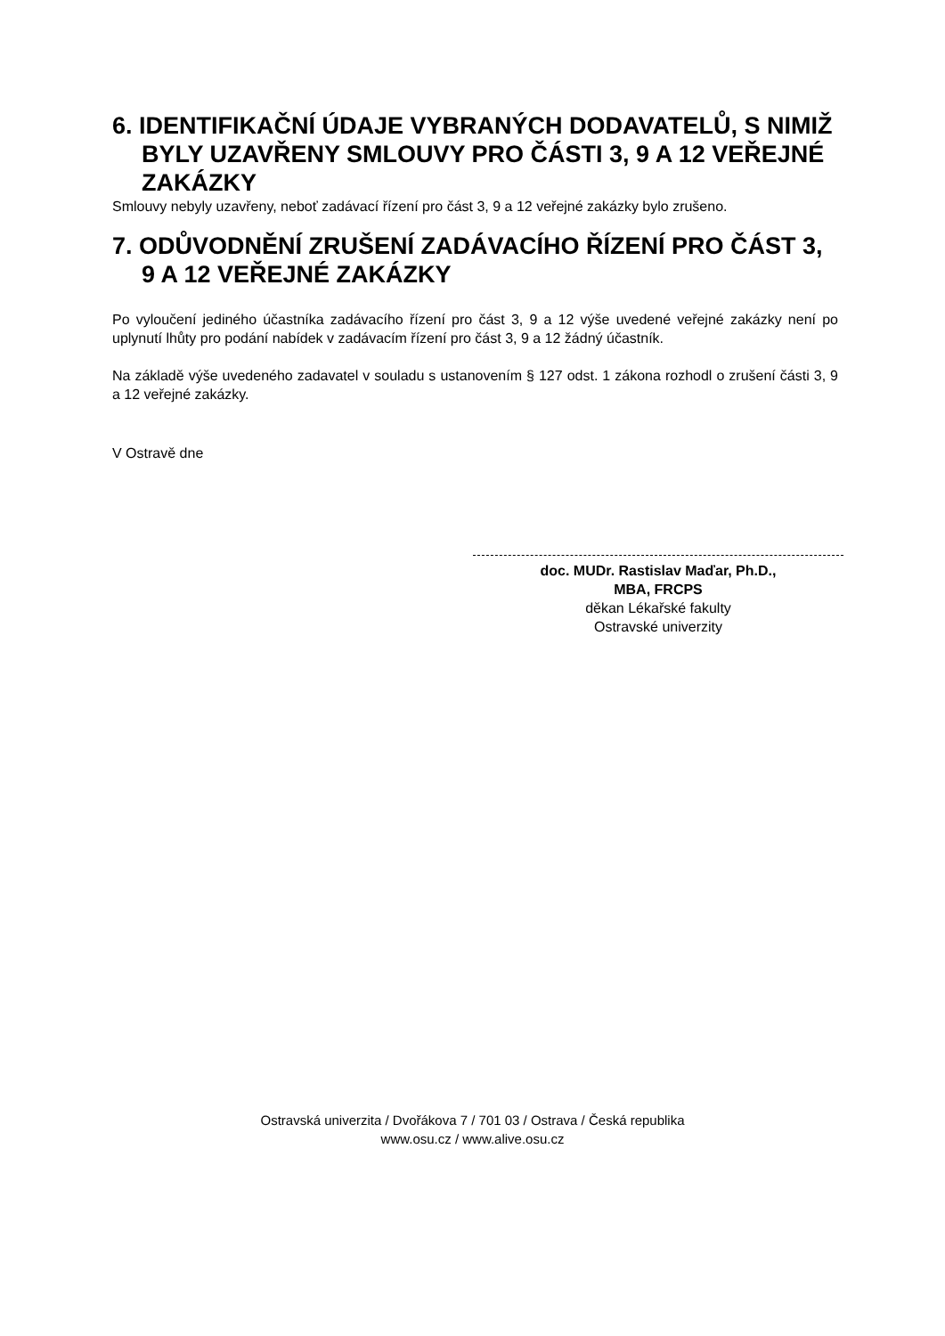6. IDENTIFIKAČNÍ ÚDAJE VYBRANÝCH DODAVATELŮ, S NIMIŽ BYLY UZAVŘENY SMLOUVY PRO ČÁSTI 3, 9 A 12 VEŘEJNÉ ZAKÁZKY
Smlouvy nebyly uzavřeny, neboť zadávací řízení pro část 3, 9 a 12 veřejné zakázky bylo zrušeno.
7. ODŮVODNĚNÍ ZRUŠENÍ ZADÁVACÍHO ŘÍZENÍ PRO ČÁST 3, 9 A 12 VEŘEJNÉ ZAKÁZKY
Po vyloučení jediného účastníka zadávacího řízení pro část 3, 9 a 12 výše uvedené veřejné zakázky není po uplynutí lhůty pro podání nabídek v zadávacím řízení pro část 3, 9 a 12 žádný účastník.
Na základě výše uvedeného zadavatel v souladu s ustanovením § 127 odst. 1 zákona rozhodl o zrušení části 3, 9 a 12 veřejné zakázky.
V Ostravě dne
doc. MUDr. Rastislav Maďar, Ph.D.,
MBA, FRCPS
děkan Lékařské fakulty
Ostravské univerzity
Ostravská univerzita / Dvořákova 7 / 701 03 / Ostrava / Česká republika
www.osu.cz / www.alive.osu.cz